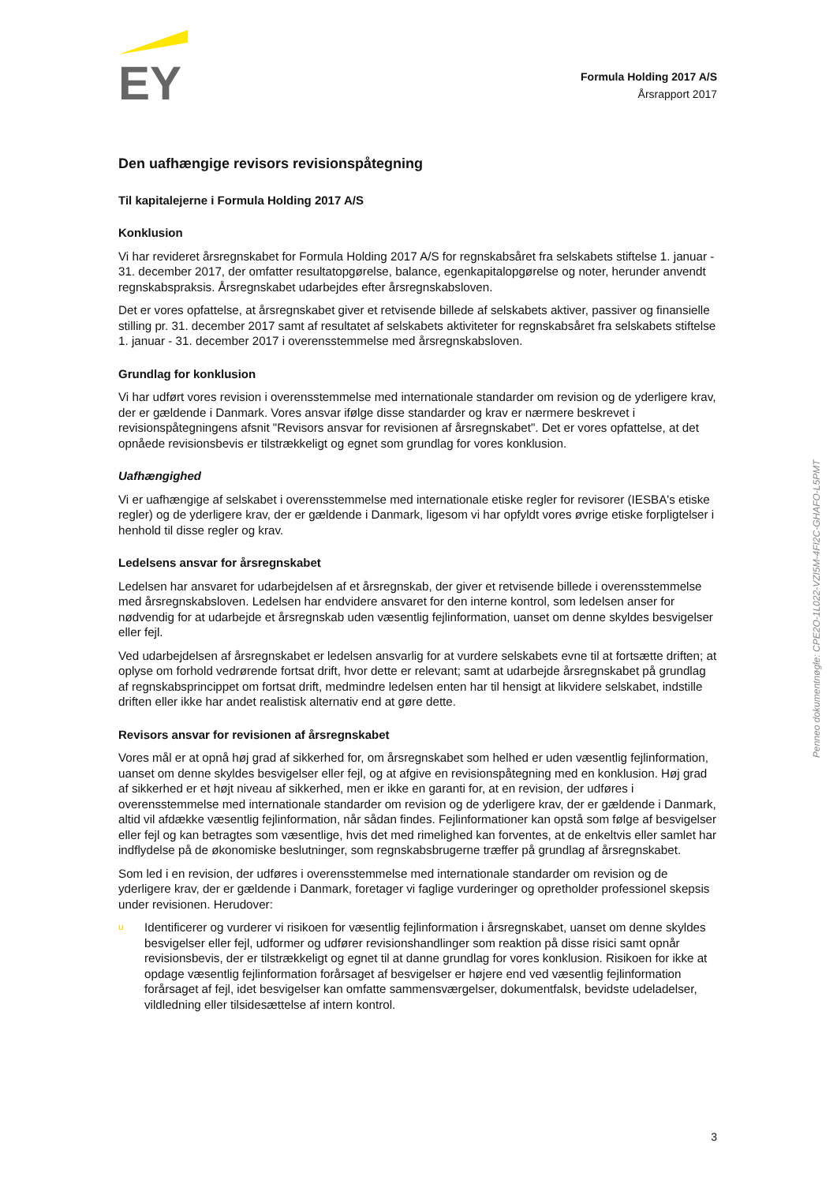EY
Formula Holding 2017 A/S
Årsrapport 2017
Den uafhængige revisors revisionspåtegning
Til kapitalejerne i Formula Holding 2017 A/S
Konklusion
Vi har revideret årsregnskabet for Formula Holding 2017 A/S for regnskabsåret fra selskabets stiftelse 1. januar - 31. december 2017, der omfatter resultatopgørelse, balance, egenkapitalopgørelse og noter, herunder anvendt regnskabspraksis. Årsregnskabet udarbejdes efter årsregnskabsloven.
Det er vores opfattelse, at årsregnskabet giver et retvisende billede af selskabets aktiver, passiver og finansielle stilling pr. 31. december 2017 samt af resultatet af selskabets aktiviteter for regnskabsåret fra selskabets stiftelse 1. januar - 31. december 2017 i overensstemmelse med årsregnskabsloven.
Grundlag for konklusion
Vi har udført vores revision i overensstemmelse med internationale standarder om revision og de yderligere krav, der er gældende i Danmark. Vores ansvar ifølge disse standarder og krav er nærmere beskrevet i revisionspåtegningens afsnit "Revisors ansvar for revisionen af årsregnskabet". Det er vores opfattelse, at det opnåede revisionsbevis er tilstrækkeligt og egnet som grundlag for vores konklusion.
Uafhængighed
Vi er uafhængige af selskabet i overensstemmelse med internationale etiske regler for revisorer (IESBA's etiske regler) og de yderligere krav, der er gældende i Danmark, ligesom vi har opfyldt vores øvrige etiske forpligtelser i henhold til disse regler og krav.
Ledelsens ansvar for årsregnskabet
Ledelsen har ansvaret for udarbejdelsen af et årsregnskab, der giver et retvisende billede i overensstemmelse med årsregnskabsloven. Ledelsen har endvidere ansvaret for den interne kontrol, som ledelsen anser for nødvendig for at udarbejde et årsregnskab uden væsentlig fejlinformation, uanset om denne skyldes besvigelser eller fejl.
Ved udarbejdelsen af årsregnskabet er ledelsen ansvarlig for at vurdere selskabets evne til at fortsætte driften; at oplyse om forhold vedrørende fortsat drift, hvor dette er relevant; samt at udarbejde årsregnskabet på grundlag af regnskabsprincippet om fortsat drift, medmindre ledelsen enten har til hensigt at likvidere selskabet, indstille driften eller ikke har andet realistisk alternativ end at gøre dette.
Revisors ansvar for revisionen af årsregnskabet
Vores mål er at opnå høj grad af sikkerhed for, om årsregnskabet som helhed er uden væsentlig fejlinformation, uanset om denne skyldes besvigelser eller fejl, og at afgive en revisionspåtegning med en konklusion. Høj grad af sikkerhed er et højt niveau af sikkerhed, men er ikke en garanti for, at en revision, der udføres i overensstemmelse med internationale standarder om revision og de yderligere krav, der er gældende i Danmark, altid vil afdække væsentlig fejlinformation, når sådan findes. Fejlinformationer kan opstå som følge af besvigelser eller fejl og kan betragtes som væsentlige, hvis det med rimelighed kan forventes, at de enkeltvis eller samlet har indflydelse på de økonomiske beslutninger, som regnskabsbrugerne træffer på grundlag af årsregnskabet.
Som led i en revision, der udføres i overensstemmelse med internationale standarder om revision og de yderligere krav, der er gældende i Danmark, foretager vi faglige vurderinger og opretholder professionel skepsis under revisionen. Herudover:
u
Identificerer og vurderer vi risikoen for væsentlig fejlinformation i årsregnskabet, uanset om denne skyldes besvigelser eller fejl, udformer og udfører revisionshandlinger som reaktion på disse risici samt opnår revisionsbevis, der er tilstrækkeligt og egnet til at danne grundlag for vores konklusion. Risikoen for ikke at opdage væsentlig fejlinformation forårsaget af besvigelser er højere end ved væsentlig fejlinformation forårsaget af fejl, idet besvigelser kan omfatte sammensværgelser, dokumentfalsk, bevidste udeladelser, vildledning eller tilsidesættelse af intern kontrol.
Penneo dokumentnøgle: CPE2O-1L022-VZI5M-4FI2C-GHAFO-L5PMT
3